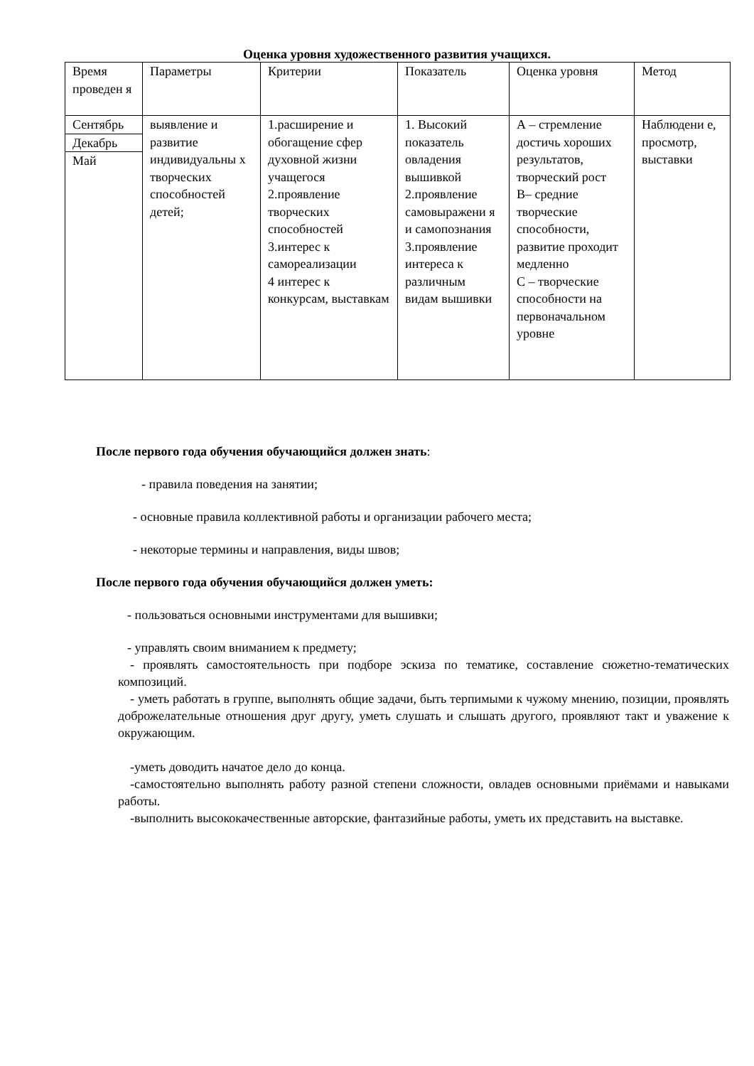Оценка уровня художественного развития учащихся.
| Время проведен я | Параметры | Критерии | Показатель | Оценка уровня | Метод |
| Сентябрь Декабрь Май | выявление и развитие индивидуальны х творческих способностей детей; | 1.расширение и обогащение сфер духовной жизни учащегося 2.проявление творческих способностей 3.интерес к самореализации 4 интерес к конкурсам, выставкам | 1. Высокий показатель овладения вышивкой 2.проявление самовыражени я и самопознания 3.проявление интереса к различным видам вышивки | А – стремление достичь хороших результатов, творческий рост В– средние творческие способности, развитие проходит медленно С – творческие способности на первоначальном уровне | Наблюдени е, просмотр, выставки |
После первого года обучения обучающийся должен знать:
- правила поведения на занятии;
- основные правила коллективной работы и организации рабочего места;
- некоторые термины и направления, виды швов;
После первого года обучения обучающийся должен уметь:
- пользоваться основными инструментами для вышивки;
- управлять своим вниманием к предмету;
- проявлять самостоятельность при подборе эскиза по тематике, составление сюжетно-тематических композиций.
- уметь работать в группе, выполнять общие задачи, быть терпимыми к чужому мнению, позиции, проявлять доброжелательные отношения друг другу, уметь слушать и слышать другого, проявляют такт и уважение к окружающим.
-уметь доводить начатое дело до конца.
-самостоятельно выполнять работу разной степени сложности, овладев основными приёмами и навыками работы.
-выполнить высококачественные авторские, фантазийные работы, уметь их представить на выставке.